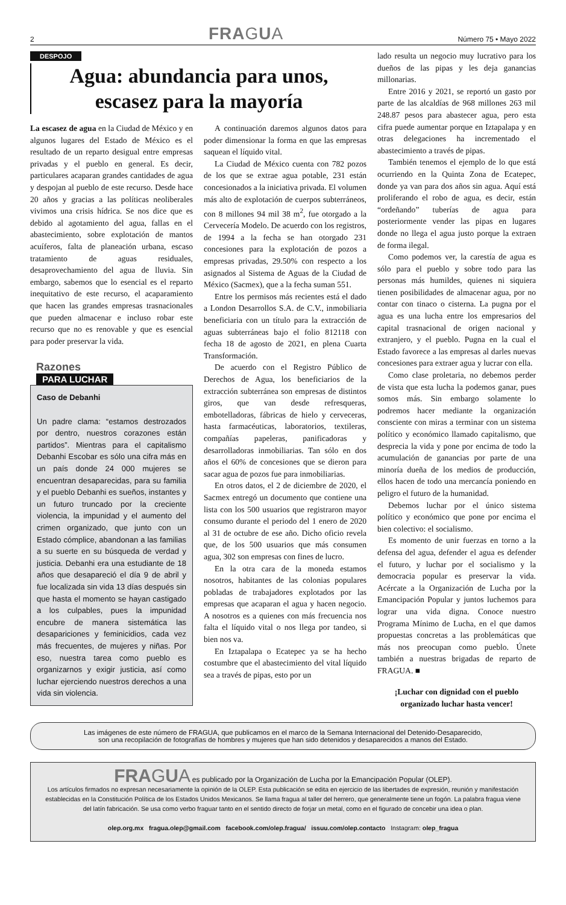2 FRAGUA Número 75 • Mayo 2022
DESPOJO
Agua: abundancia para unos,
escasez para la mayoría
La escasez de agua en la Ciudad de México y en algunos lugares del Estado de México es el resultado de un reparto desigual entre empresas privadas y el pueblo en general. Es decir, particulares acaparan grandes cantidades de agua y despojan al pueblo de este recurso. Desde hace 20 años y gracias a las políticas neoliberales vivimos una crisis hídrica. Se nos dice que es debido al agotamiento del agua, fallas en el abastecimiento, sobre explotación de mantos acuíferos, falta de planeación urbana, escaso tratamiento de aguas residuales, desaprovechamiento del agua de lluvia. Sin embargo, sabemos que lo esencial es el reparto inequitativo de este recurso, el acaparamiento que hacen las grandes empresas trasnacionales que pueden almacenar e incluso robar este recurso que no es renovable y que es esencial para poder preservar la vida.
Razones
PARA LUCHAR
Caso de Debanhi
Un padre clama: “estamos destrozados por dentro, nuestros corazones están partidos”. Mientras para el capitalismo Debanhi Escobar es sólo una cifra más en un país donde 24 000 mujeres se encuentran desaparecidas, para su familia y el pueblo Debanhi es sueños, instantes y un futuro truncado por la creciente violencia, la impunidad y el aumento del crimen organizado, que junto con un Estado cómplice, abandonan a las familias a su suerte en su búsqueda de verdad y justicia. Debanhi era una estudiante de 18 años que desapareció el día 9 de abril y fue localizada sin vida 13 días después sin que hasta el momento se hayan castigado a los culpables, pues la impunidad encubre de manera sistemática las desapariciones y feminicidios, cada vez más frecuentes, de mujeres y niñas. Por eso, nuestra tarea como pueblo es organizarnos y exigir justicia, así como luchar ejerciendo nuestros derechos a una vida sin violencia.
A continuación daremos algunos datos para poder dimensionar la forma en que las empresas saquean el líquido vital.
La Ciudad de México cuenta con 782 pozos de los que se extrae agua potable, 231 están concesionados a la iniciativa privada. El volumen más alto de explotación de cuerpos subterráneos, con 8 millones 94 mil 38 m<sup>2</sup>, fue otorgado a la Cervecería Modelo. De acuerdo con los registros, de 1994 a la fecha se han otorgado 231 concesiones para la explotación de pozos a empresas privadas, 29.50% con respecto a los asignados al Sistema de Aguas de la Ciudad de México (Sacmex), que a la fecha suman 551.
Entre los permisos más recientes está el dado a London Desarrollos S.A. de C.V., inmobiliaria beneficiaria con un título para la extracción de aguas subterráneas bajo el folio 812118 con fecha 18 de agosto de 2021, en plena Cuarta Transformación.
De acuerdo con el Registro Público de Derechos de Agua, los beneficiarios de la extracción subterránea son empresas de distintos giros, que van desde refresqueras, embotelladoras, fábricas de hielo y cerveceras, hasta farmacéuticas, laboratorios, textileras, compañías papeleras, panificadoras y desarrolladoras inmobiliarias. Tan sólo en dos años el 60% de concesiones que se dieron para sacar agua de pozos fue para inmobiliarias.
En otros datos, el 2 de diciembre de 2020, el Sacmex entregó un documento que contiene una lista con los 500 usuarios que registraron mayor consumo durante el periodo del 1 enero de 2020 al 31 de octubre de ese año. Dicho oficio revela que, de los 500 usuarios que más consumen agua, 302 son empresas con fines de lucro.
En la otra cara de la moneda estamos nosotros, habitantes de las colonias populares pobladas de trabajadores explotados por las empresas que acaparan el agua y hacen negocio. A nosotros es a quienes con más frecuencia nos falta el líquido vital o nos llega por tandeo, si bien nos va.
En Iztapalapa o Ecatepec ya se ha hecho costumbre que el abastecimiento del vital líquido sea a través de pipas, esto por un
lado resulta un negocio muy lucrativo para los dueños de las pipas y les deja ganancias millonarias.
Entre 2016 y 2021, se reportó un gasto por parte de las alcaldías de 968 millones 263 mil 248.87 pesos para abastecer agua, pero esta cifra puede aumentar porque en Iztapalapa y en otras delegaciones ha incrementado el abastecimiento a través de pipas.
También tenemos el ejemplo de lo que está ocurriendo en la Quinta Zona de Ecatepec, donde ya van para dos años sin agua. Aquí está proliferando el robo de agua, es decir, están “ordeñando” tuberías de agua para posteriormente vender las pipas en lugares donde no llega el agua justo porque la extraen de forma ilegal.
Como podemos ver, la carestía de agua es sólo para el pueblo y sobre todo para las personas más humildes, quienes ni siquiera tienen posibilidades de almacenar agua, por no contar con tinaco o cisterna. La pugna por el agua es una lucha entre los empresarios del capital trasnacional de origen nacional y extranjero, y el pueblo. Pugna en la cual el Estado favorece a las empresas al darles nuevas concesiones para extraer agua y lucrar con ella.
Como clase proletaria, no debemos perder de vista que esta lucha la podemos ganar, pues somos más. Sin embargo solamente lo podremos hacer mediante la organización consciente con miras a terminar con un sistema político y económico llamado capitalismo, que desprecia la vida y pone por encima de todo la acumulación de ganancias por parte de una minoría dueña de los medios de producción, ellos hacen de todo una mercancía poniendo en peligro el futuro de la humanidad.
Debemos luchar por el único sistema político y económico que pone por encima el bien colectivo: el socialismo.
Es momento de unir fuerzas en torno a la defensa del agua, defender el agua es defender el futuro, y luchar por el socialismo y la democracia popular es preservar la vida. Acércate a la Organización de Lucha por la Emancipación Popular y juntos luchemos para lograr una vida digna. Conoce nuestro Programa Mínimo de Lucha, en el que damos propuestas concretas a las problemáticas que más nos preocupan como pueblo. Únete también a nuestras brigadas de reparto de FRAGUA. ■
¡Luchar con dignidad con el pueblo organizado luchar hasta vencer!
Las imágenes de este número de FRAGUA, que publicamos en el marco de la Semana Internacional del Detenido-Desaparecido,
son una recopilación de fotografías de hombres y mujeres que han sido detenidos y desaparecidos a manos del Estado.
FRAGUA es publicado por la Organización de Lucha por la Emancipación Popular (OLEP).
Los artículos firmados no expresan necesariamente la opinión de la OLEP. Esta publicación se edita en ejercicio de las libertades de expresión, reunión y manifestación establecidas en la Constitución Política de los Estados Unidos Mexicanos. Se llama fragua al taller del herrero, que generalmente tiene un fogón. La palabra fragua viene del latín fabricación. Se usa como verbo fraguar tanto en el sentido directo de forjar un metal, como en el figurado de concebir una idea o plan.
olep.org.mx fragua.olep@gmail.com facebook.com/olep.fragua/ issuu.com/olep.contacto Instagram: olep_fragua